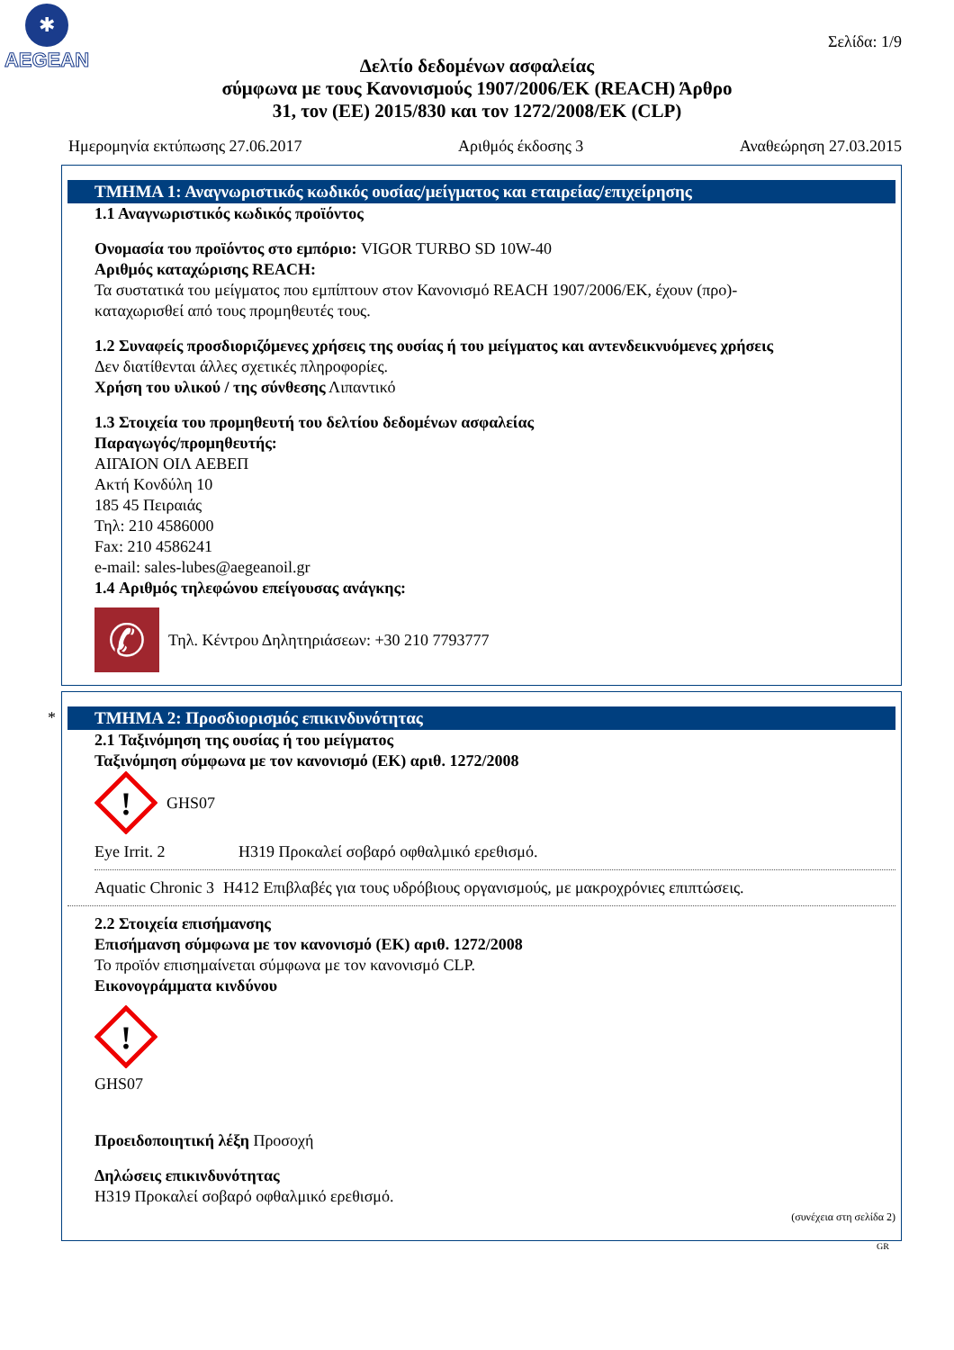✱
AEGEAN
Σελίδα: 1/9
Δελτίο δεδομένων ασφαλείας
σύμφωνα με τους Κανονισμούς 1907/2006/ΕΚ (REACH) Άρθρο
31, τον (ΕΕ) 2015/830 και τον 1272/2008/ΕΚ (CLP)
Ημερομηνία εκτύπωσης 27.06.2017 Αριθμός έκδοσης 3 Αναθεώρηση 27.03.2015
ΤΜΗΜΑ 1: Αναγνωριστικός κωδικός ουσίας/μείγματος και εταιρείας/επιχείρησης
1.1 Αναγνωριστικός κωδικός προϊόντος
Ονομασία του προϊόντος στο εμπόριο: VIGOR TURBO SD 10W-40
Αριθμός καταχώρισης REACH:
Τα συστατικά του μείγματος που εμπίπτουν στον Κανονισμό REACH 1907/2006/ΕΚ, έχουν (προ)-
καταχωρισθεί από τους προμηθευτές τους.
1.2 Συναφείς προσδιοριζόμενες χρήσεις της ουσίας ή του μείγματος και αντενδεικνυόμενες χρήσεις
Δεν διατίθενται άλλες σχετικές πληροφορίες.
Χρήση του υλικού / της σύνθεσης Λιπαντικό
1.3 Στοιχεία του προμηθευτή του δελτίου δεδομένων ασφαλείας
Παραγωγός/προμηθευτής:
ΑΙΓΑΙΟΝ ΟΙΛ ΑΕΒΕΠ
Ακτή Κονδύλη 10
185 45 Πειραιάς
Τηλ: 210 4586000
Fax: 210 4586241
e-mail: sales-lubes@aegeanoil.gr
1.4 Αριθμός τηλεφώνου επείγουσας ανάγκης:
✆
Τηλ. Κέντρου Δηλητηριάσεων: +30 210 7793777
*
ΤΜΗΜΑ 2: Προσδιορισμός επικινδυνότητας
2.1 Ταξινόμηση της ουσίας ή του μείγματος
Ταξινόμηση σύμφωνα με τον κανονισμό (ΕΚ) αριθ. 1272/2008
!
GHS07
Eye Irrit. 2 H319 Προκαλεί σοβαρό οφθαλμικό ερεθισμό.
Aquatic Chronic 3 H412 Επιβλαβές για τους υδρόβιους οργανισμούς, με μακροχρόνιες επιπτώσεις.
2.2 Στοιχεία επισήμανσης
Επισήμανση σύμφωνα με τον κανονισμό (ΕΚ) αριθ. 1272/2008
Το προϊόν επισημαίνεται σύμφωνα με τον κανονισμό CLP.
Εικονογράμματα κινδύνου
!
GHS07
Προειδοποιητική λέξη Προσοχή
Δηλώσεις επικινδυνότητας
H319 Προκαλεί σοβαρό οφθαλμικό ερεθισμό.
(συνέχεια στη σελίδα 2)
GR